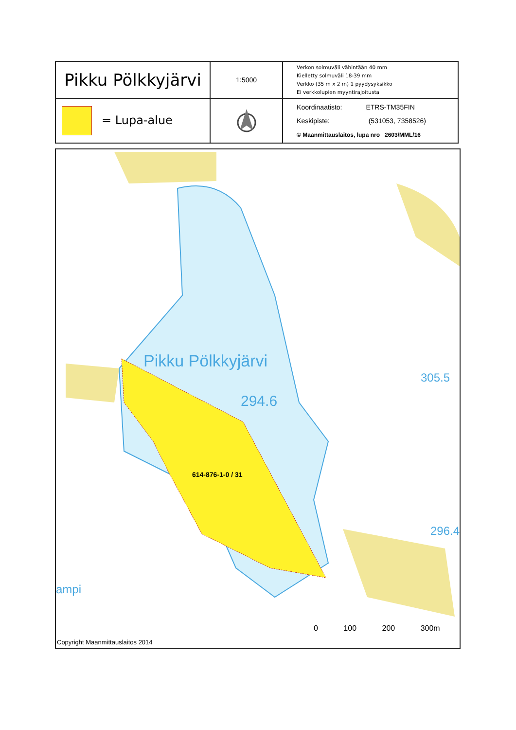| Pikku Pölkkyjärvi | 1:5000 | Verkon solmuväli vähintään 40 mm Kielletty solmuväli 18-39 mm Verkko (35 m x 2 m) 1 pyydysyksikkö Ei verkkolupien myyntirajoitusta |
| = Lupa-alue | | Koordinaatisto: ETRS-TM35FIN Keskipiste: (531053, 7358526) © Maanmittauslaitos, lupa nro 2603/MML/16 |
Pikku Pölkkyjärvi
294.6
305.5
296.4
ampi
614-876-1-0 / 31
0 100 200 300m
Copyright Maanmittauslaitos 2014